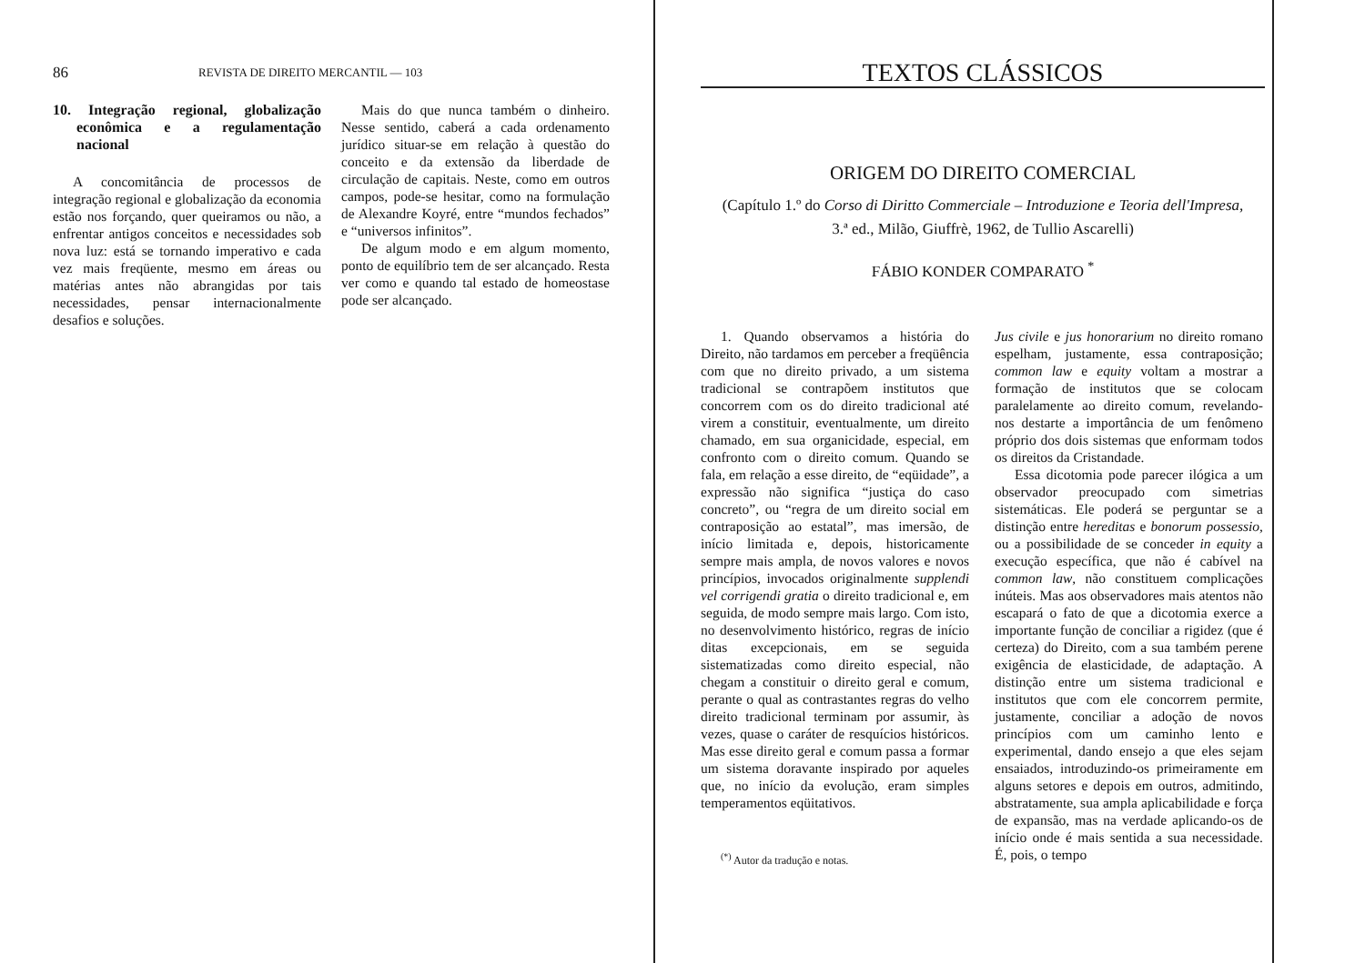86 REVISTA DE DIREITO MERCANTIL — 103
10. Integração regional, globalização econômica e a regulamentação nacional
A concomitância de processos de integração regional e globalização da economia estão nos forçando, quer queiramos ou não, a enfrentar antigos conceitos e necessidades sob nova luz: está se tornando imperativo e cada vez mais freqüente, mesmo em áreas ou matérias antes não abrangidas por tais necessidades, pensar internacionalmente desafios e soluções.
Mais do que nunca também o dinheiro. Nesse sentido, caberá a cada ordenamento jurídico situar-se em relação à questão do conceito e da extensão da liberdade de circulação de capitais. Neste, como em outros campos, pode-se hesitar, como na formulação de Alexandre Koyré, entre “mundos fechados” e “universos infinitos”.
De algum modo e em algum momento, ponto de equilíbrio tem de ser alcançado. Resta ver como e quando tal estado de homeostase pode ser alcançado.
TEXTOS CLÁSSICOS
ORIGEM DO DIREITO COMERCIAL
(Capítulo 1.º do Corso di Diritto Commerciale – Introduzione e Teoria dell'Impresa,
3.ª ed., Milão, Giuffrè, 1962, de Tullio Ascarelli)
FÁBIO KONDER COMPARATO <sup>*</sup>
1. Quando observamos a história do Direito, não tardamos em perceber a freqüência com que no direito privado, a um sistema tradicional se contrapõem institutos que concorrem com os do direito tradicional até virem a constituir, eventualmente, um direito chamado, em sua organicidade, especial, em confronto com o direito comum. Quando se fala, em relação a esse direito, de “eqüidade”, a expressão não significa “justiça do caso concreto”, ou “regra de um direito social em contraposição ao estatal”, mas imersão, de início limitada e, depois, historicamente sempre mais ampla, de novos valores e novos princípios, invocados originalmente supplendi vel corrigendi gratia o direito tradicional e, em seguida, de modo sempre mais largo. Com isto, no desenvolvimento histórico, regras de início ditas excepcionais, em se seguida sistematizadas como direito especial, não chegam a constituir o direito geral e comum, perante o qual as contrastantes regras do velho direito tradicional terminam por assumir, às vezes, quase o caráter de resquícios históricos. Mas esse direito geral e comum passa a formar um sistema doravante inspirado por aqueles que, no início da evolução, eram simples temperamentos eqüitativos.
<sup>(*)</sup> Autor da tradução e notas.
Jus civile e jus honorarium no direito romano espelham, justamente, essa contraposição; common law e equity voltam a mostrar a formação de institutos que se colocam paralelamente ao direito comum, revelando-nos destarte a importância de um fenômeno próprio dos dois sistemas que enformam todos os direitos da Cristandade.
Essa dicotomia pode parecer ilógica a um observador preocupado com simetrias sistemáticas. Ele poderá se perguntar se a distinção entre hereditas e bonorum possessio, ou a possibilidade de se conceder in equity a execução específica, que não é cabível na common law, não constituem complicações inúteis. Mas aos observadores mais atentos não escapará o fato de que a dicotomia exerce a importante função de conciliar a rigidez (que é certeza) do Direito, com a sua também perene exigência de elasticidade, de adaptação. A distinção entre um sistema tradicional e institutos que com ele concorrem permite, justamente, conciliar a adoção de novos princípios com um caminho lento e experimental, dando ensejo a que eles sejam ensaiados, introduzindo-os primeiramente em alguns setores e depois em outros, admitindo, abstratamente, sua ampla aplicabilidade e força de expansão, mas na verdade aplicando-os de início onde é mais sentida a sua necessidade. É, pois, o tempo